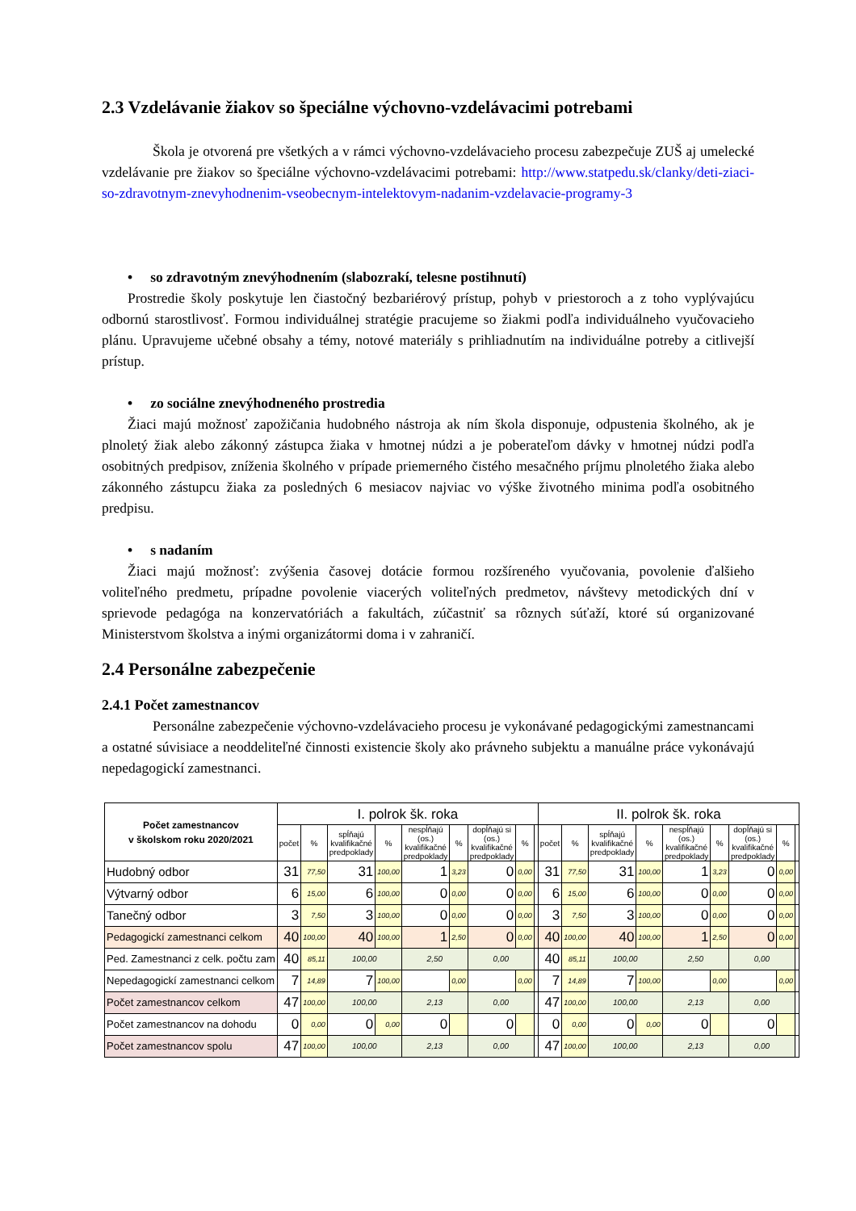2.3 Vzdelávanie žiakov so špeciálne výchovno-vzdelávacimi potrebami
Škola je otvorená pre všetkých a v rámci výchovno-vzdelávacieho procesu zabezpečuje ZUŠ aj umelecké vzdelávanie pre žiakov so špeciálne výchovno-vzdelávacimi potrebami: http://www.statpedu.sk/clanky/deti-ziaci-so-zdravotnym-znevyhodnenim-vseobecnym-intelektovym-nadanim-vzdelavacie-programy-3
• so zdravotným znevýhodnením (slabozrakí, telesne postihnutí)
Prostredie školy poskytuje len čiastočný bezbariérový prístup, pohyb v priestoroch a z toho vyplývajúcu odbornú starostlivosť. Formou individuálnej stratégie pracujeme so žiakmi podľa individuálneho vyučovacieho plánu. Upravujeme učebné obsahy a témy, notové materiály s prihliadnutím na individuálne potreby a citlivejší prístup.
• zo sociálne znevýhodneného prostredia
Žiaci majú možnosť zapožičania hudobného nástroja ak ním škola disponuje, odpustenia školného, ak je plnoletý žiak alebo zákonný zástupca žiaka v hmotnej núdzi a je poberateľom dávky v hmotnej núdzi podľa osobitných predpisov, zníženia školného v prípade priemerného čistého mesačného príjmu plnoletého žiaka alebo zákonného zástupcu žiaka za posledných 6 mesiacov najviac vo výške životného minima podľa osobitného predpisu.
• s nadaním
Žiaci majú možnosť: zvýšenia časovej dotácie formou rozšíreného vyučovania, povolenie ďalšieho voliteľného predmetu, prípadne povolenie viacerých voliteľných predmetov, návštevy metodických dní v sprievode pedagóga na konzervatóriách a fakultách, zúčastniť sa rôznych súťaží, ktoré sú organizované Ministerstvom školstva a inými organizátormi doma i v zahraničí.
2.4 Personálne zabezpečenie
2.4.1 Počet zamestnancov
Personálne zabezpečenie výchovno-vzdelávacieho procesu je vykonávané pedagogickými zamestnancami a ostatné súvisiace a neoddeliteľné činnosti existencie školy ako právneho subjektu a manuálne práce vykonávajú nepedagogickí zamestnanci.
| Počet zamestnancov v školskom roku 2020/2021 | I. polrok šk. roka | | | | | | | | | II. polrok šk. roka | | | | | | | | |
| --- | --- | --- | --- | --- | --- | --- | --- | --- | --- | --- | --- | --- | --- | --- | --- | --- | --- | --- |
| | počet | % | spĺňajú kvalifikačné predpoklady | % | nespĺňajú (os.) kvalifikačné predpoklady | % | dopĺňajú si (os.) kvalifikačné predpoklady | % | | počet | % | spĺňajú kvalifikačné predpoklady | % | nespĺňajú (os.) kvalifikačné predpoklady | % | dopĺňajú si (os.) kvalifikačné predpoklady | % | |
| Hudobný odbor | 31 | 77,50 | 31 | 100,00 | 1 | 3,23 | 0 | 0,00 | | 31 | 77,50 | 31 | 100,00 | 1 | 3,23 | 0 | 0,00 | |
| Výtvarný odbor | 6 | 15,00 | 6 | 100,00 | 0 | 0,00 | 0 | 0,00 | | 6 | 15,00 | 6 | 100,00 | 0 | 0,00 | 0 | 0,00 | |
| Tanečný odbor | 3 | 7,50 | 3 | 100,00 | 0 | 0,00 | 0 | 0,00 | | 3 | 7,50 | 3 | 100,00 | 0 | 0,00 | 0 | 0,00 | |
| Pedagogickí zamestnanci celkom | 40 | 100,00 | 40 | 100,00 | 1 | 2,50 | 0 | 0,00 | | 40 | 100,00 | 40 | 100,00 | 1 | 2,50 | 0 | 0,00 | |
| Ped. Zamestnanci z celk. počtu zam | 40 | 85,11 | 100,00 | | 2,50 | | 0,00 | | | 40 | 85,11 | 100,00 | | 2,50 | | 0,00 | | |
| Nepedagogickí zamestnanci celkom | 7 | 14,89 | 7 | 100,00 | | 0,00 | | 0,00 | | 7 | 14,89 | 7 | 100,00 | | 0,00 | | 0,00 | |
| Počet zamestnancov celkom | 47 | 100,00 | 100,00 | | 2,13 | | 0,00 | | | 47 | 100,00 | 100,00 | | 2,13 | | 0,00 | | |
| Počet zamestnancov na dohodu | 0 | 0,00 | 0 | 0,00 | 0 | | 0 | | | 0 | 0,00 | 0 | 0,00 | 0 | | 0 | | |
| Počet zamestnancov spolu | 47 | 100,00 | 100,00 | | 2,13 | | 0,00 | | | 47 | 100,00 | 100,00 | | 2,13 | | 0,00 | | |